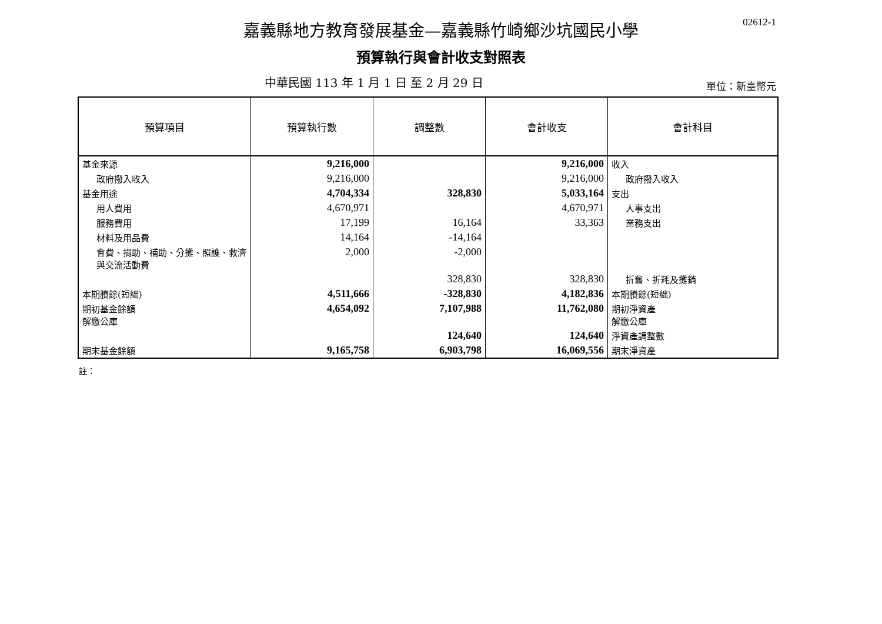02612-1
嘉義縣地方教育發展基金—嘉義縣竹崎鄉沙坑國民小學
預算執行與會計收支對照表
中華民國 113 年 1 月 1 日 至 2 月 29 日 單位：新臺幣元
| 預算項目 | 預算執行數 | 調整數 | 會計收支 | 會計科目 |
| --- | --- | --- | --- | --- |
| 基金來源 | 9,216,000 | | 9,216,000 | 收入 |
| 政府撥入收入 | 9,216,000 | | 9,216,000 | 政府撥入收入 |
| 基金用途 | 4,704,334 | 328,830 | 5,033,164 | 支出 |
| 用人費用 | 4,670,971 | | 4,670,971 | 人事支出 |
| 服務費用 | 17,199 | 16,164 | 33,363 | 業務支出 |
| 材料及用品費 | 14,164 | -14,164 | | |
| 會費、捐助、補助、分攤、照護、救濟與交流活動費 | 2,000 | -2,000 | | |
| | | 328,830 | 328,830 | 折舊、折耗及攤銷 |
| 本期賸餘(短絀) | 4,511,666 | -328,830 | 4,182,836 | 本期賸餘(短絀) |
| 期初基金餘額 解繳公庫 | 4,654,092 | 7,107,988 | 11,762,080 | 期初淨資產 解繳公庫 |
| | | 124,640 | 124,640 | 淨資產調整數 |
| 期末基金餘額 | 9,165,758 | 6,903,798 | 16,069,556 | 期末淨資產 |
註：